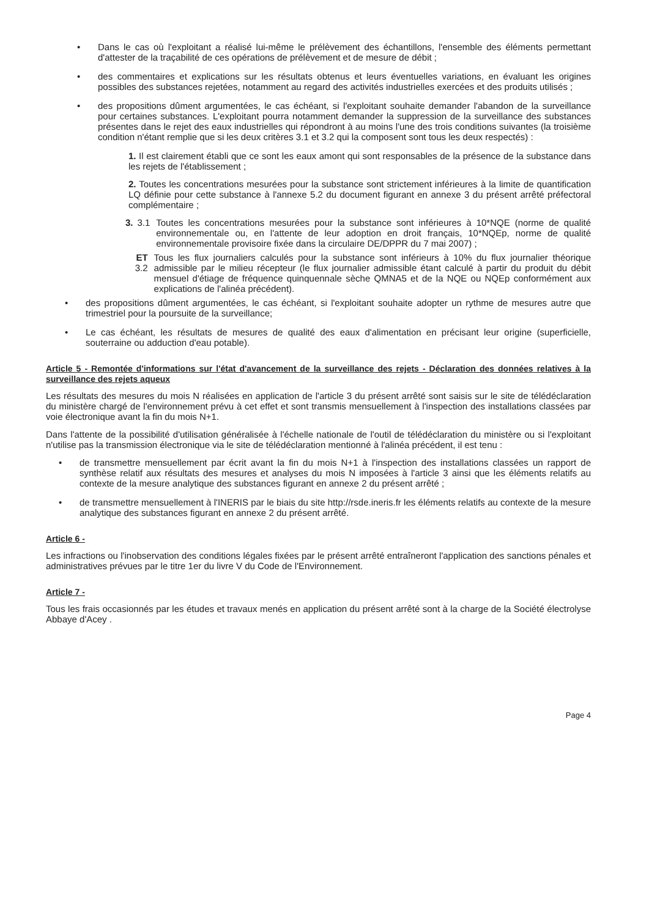• Dans le cas où l'exploitant a réalisé lui-même le prélèvement des échantillons, l'ensemble des éléments permettant d'attester de la traçabilité de ces opérations de prélèvement et de mesure de débit ;
• des commentaires et explications sur les résultats obtenus et leurs éventuelles variations, en évaluant les origines possibles des substances rejetées, notamment au regard des activités industrielles exercées et des produits utilisés ;
• des propositions dûment argumentées, le cas échéant, si l'exploitant souhaite demander l'abandon de la surveillance pour certaines substances. L'exploitant pourra notamment demander la suppression de la surveillance des substances présentes dans le rejet des eaux industrielles qui répondront à au moins l'une des trois conditions suivantes (la troisième condition n'étant remplie que si les deux critères 3.1 et 3.2 qui la composent sont tous les deux respectés) :
1. Il est clairement établi que ce sont les eaux amont qui sont responsables de la présence de la substance dans les rejets de l'établissement ;
2. Toutes les concentrations mesurées pour la substance sont strictement inférieures à la limite de quantification LQ définie pour cette substance à l'annexe 5.2 du document figurant en annexe 3 du présent arrêté préfectoral complémentaire ;
3. 3.1 Toutes les concentrations mesurées pour la substance sont inférieures à 10*NQE (norme de qualité environnementale ou, en l'attente de leur adoption en droit français, 10*NQEp, norme de qualité environnementale provisoire fixée dans la circulaire DE/DPPR du 7 mai 2007) ;
ET 3.2 Tous les flux journaliers calculés pour la substance sont inférieurs à 10% du flux journalier théorique admissible par le milieu récepteur (le flux journalier admissible étant calculé à partir du produit du débit mensuel d'étiage de fréquence quinquennale sèche QMNA5 et de la NQE ou NQEp conformément aux explications de l'alinéa précédent).
• des propositions dûment argumentées, le cas échéant, si l'exploitant souhaite adopter un rythme de mesures autre que trimestriel pour la poursuite de la surveillance;
• Le cas échéant, les résultats de mesures de qualité des eaux d'alimentation en précisant leur origine (superficielle, souterraine ou adduction d'eau potable).
Article 5 - Remontée d'informations sur l'état d'avancement de la surveillance des rejets - Déclaration des données relatives à la surveillance des rejets aqueux
Les résultats des mesures du mois N réalisées en application de l'article 3 du présent arrêté sont saisis sur le site de télédéclaration du ministère chargé de l'environnement prévu à cet effet et sont transmis mensuellement à l'inspection des installations classées par voie électronique avant la fin du mois N+1.
Dans l'attente de la possibilité d'utilisation généralisée à l'échelle nationale de l'outil de télédéclaration du ministère ou si l'exploitant n'utilise pas la transmission électronique via le site de télédéclaration mentionné à l'alinéa précédent, il est tenu :
• de transmettre mensuellement par écrit avant la fin du mois N+1 à l'inspection des installations classées un rapport de synthèse relatif aux résultats des mesures et analyses du mois N imposées à l'article 3 ainsi que les éléments relatifs au contexte de la mesure analytique des substances figurant en annexe 2 du présent arrêté ;
• de transmettre mensuellement à l'INERIS par le biais du site http://rsde.ineris.fr les éléments relatifs au contexte de la mesure analytique des substances figurant en annexe 2 du présent arrêté.
Article 6 -
Les infractions ou l'inobservation des conditions légales fixées par le présent arrêté entraîneront l'application des sanctions pénales et administratives prévues par le titre 1er du livre V du Code de l'Environnement.
Article 7 -
Tous les frais occasionnés par les études et travaux menés en application du présent arrêté sont à la charge de la Société électrolyse Abbaye d'Acey .
Page 4